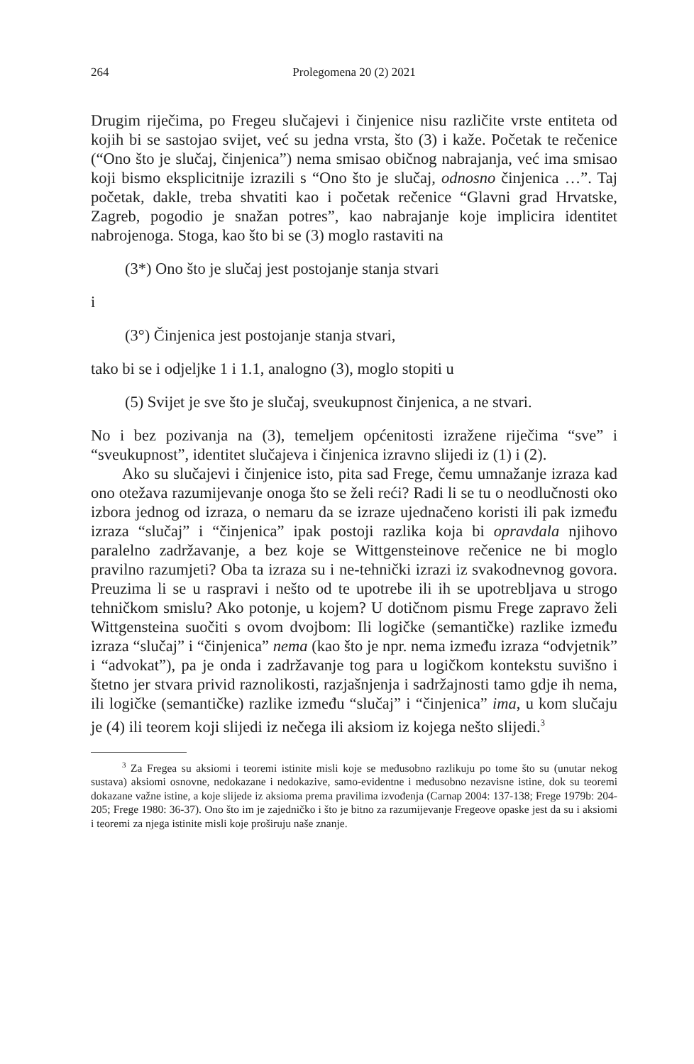264 Prolegomena 20 (2) 2021
Drugim riječima, po Fregeu slučajevi i činjenice nisu različite vrste entiteta od kojih bi se sastojao svijet, već su jedna vrsta, što (3) i kaže. Početak te rečenice (“Ono što je slučaj, činjenica”) nema smisao običnog nabrajanja, već ima smisao koji bismo eksplicitnije izrazili s “Ono što je slučaj, odnosno činjenica …”. Taj početak, dakle, treba shvatiti kao i početak rečenice “Glavni grad Hrvatske, Zagreb, pogodio je snažan potres”, kao nabrajanje koje implicira identitet nabrojenoga. Stoga, kao što bi se (3) moglo rastaviti na
(3*) Ono što je slučaj jest postojanje stanja stvari
i
(3°) Činjenica jest postojanje stanja stvari,
tako bi se i odjeljke 1 i 1.1, analogno (3), moglo stopiti u
(5) Svijet je sve što je slučaj, sveukupnost činjenica, a ne stvari.
No i bez pozivanja na (3), temeljem općenitosti izražene riječima “sve” i “sveukupnost”, identitet slučajeva i činjenica izravno slijedi iz (1) i (2).
Ako su slučajevi i činjenice isto, pita sad Frege, čemu umnažanje izraza kad ono otežava razumijevanje onoga što se želi reći? Radi li se tu o neodlučnosti oko izbora jednog od izraza, o nemaru da se izraze ujednačeno koristi ili pak između izraza “slučaj” i “činjenica” ipak postoji razlika koja bi opravdala njihovo paralelno zadržavanje, a bez koje se Wittgensteinove rečenice ne bi moglo pravilno razumjeti? Oba ta izraza su i ne-tehnički izrazi iz svakodnevnog govora. Preuzima li se u raspravi i nešto od te upotrebe ili ih se upotrebljava u strogo tehničkom smislu? Ako potonje, u kojem? U dotičnom pismu Frege zapravo želi Wittgensteina suočiti s ovom dvojbom: Ili logičke (semantičke) razlike između izraza “slučaj” i “činjenica” nema (kao što je npr. nema između izraza “odvjetnik” i “advokat”), pa je onda i zadržavanje tog para u logičkom kontekstu suvišno i štetno jer stvara privid raznolikosti, razjašnjenja i sadržajnosti tamo gdje ih nema, ili logičke (semantičke) razlike između “slučaj” i “činjenica” ima, u kom slučaju je (4) ili teorem koji slijedi iz nečega ili aksiom iz kojega nešto slijedi.<sup>3</sup>
<sup>3</sup> Za Fregea su aksiomi i teoremi istinite misli koje se međusobno razlikuju po tome što su (unutar nekog sustava) aksiomi osnovne, nedokazane i nedokazive, samo-evidentne i međusobno nezavisne istine, dok su teoremi dokazane važne istine, a koje slijede iz aksioma prema pravilima izvođenja (Carnap 2004: 137-138; Frege 1979b: 204-205; Frege 1980: 36-37). Ono što im je zajedničko i što je bitno za razumijevanje Fregeove opaske jest da su i aksiomi i teoremi za njega istinite misli koje proširuju naše znanje.